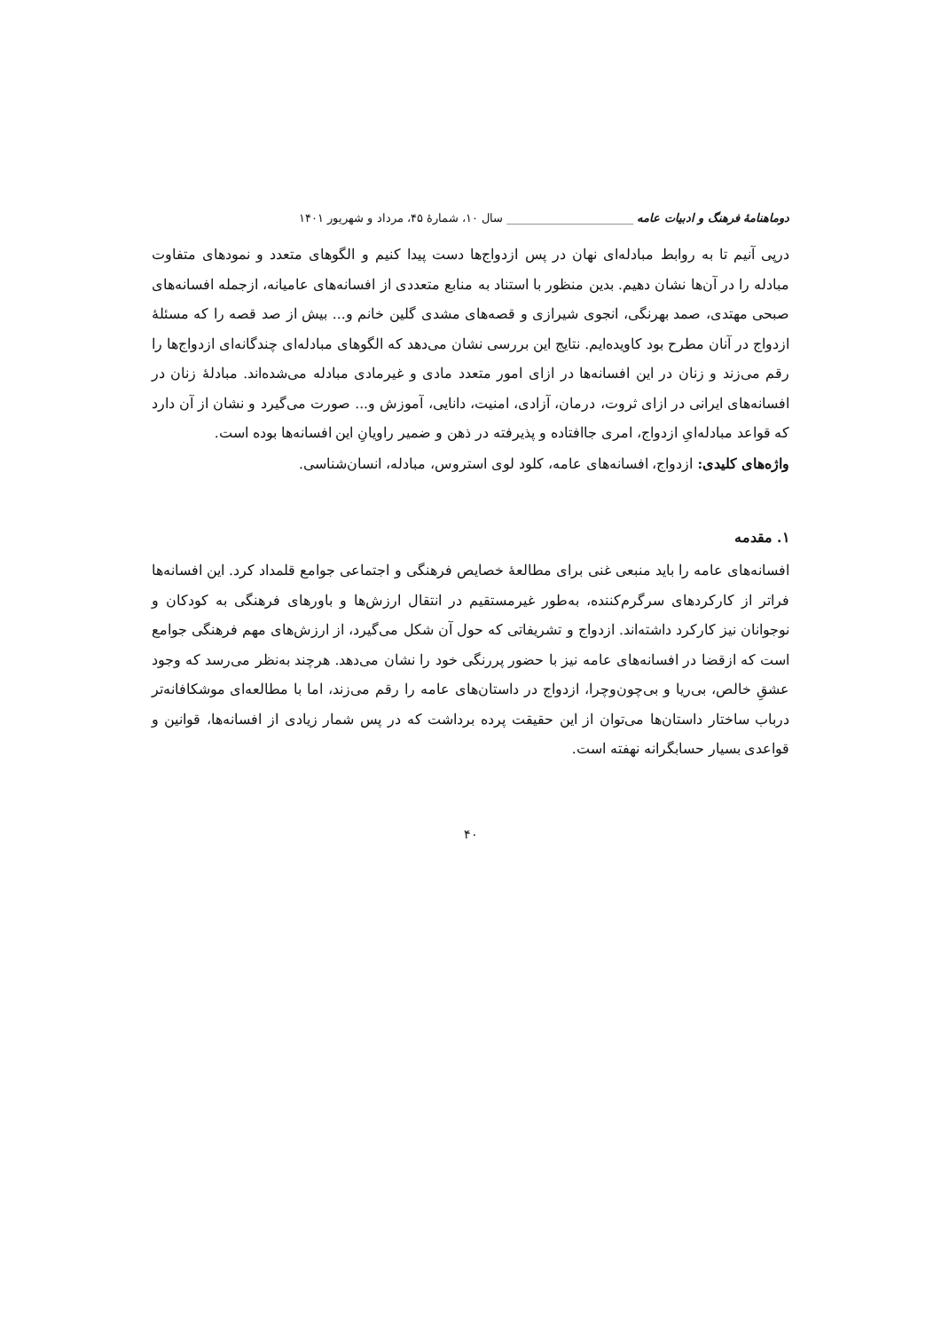دوماهنامهٔ فرهنگ و ادبیات عامه ______________________ سال ۱۰، شمارهٔ ۴۵، مرداد و شهریور ۱۴۰۱
درپی آنیم تا به روابط مبادله‌ای نهان در پس ازدواج‌ها دست پیدا کنیم و الگوهای متعدد و نمودهای متفاوت مبادله را در آن‌ها نشان دهیم. بدین منظور با استناد به منابع متعددی از افسانه‌های عامیانه، ازجمله افسانه‌های صبحی مهتدی، صمد بهرنگی، انجوی شیرازی و قصه‌های مشدی گلین خانم و... بیش از صد قصه را که مسئلهٔ ازدواج در آنان مطرح بود کاویده‌ایم. نتایج این بررسی نشان می‌دهد که الگوهای مبادله‌ای چندگانه‌ای ازدواج‌ها را رقم می‌زند و زنان در این افسانه‌ها در ازای امور متعدد مادی و غیرمادی مبادله می‌شده‌اند. مبادلهٔ زنان در افسانه‌های ایرانی در ازای ثروت، درمان، آزادی، امنیت، دانایی، آموزش و... صورت می‌گیرد و نشان از آن دارد که قواعد مبادله‌ایِ ازدواج، امری جاافتاده و پذیرفته در ذهن و ضمیر راویانِ این افسانه‌ها بوده است.
واژه‌های کلیدی: ازدواج، افسانه‌های عامه، کلود لوی استروس، مبادله، انسان‌شناسی.
۱. مقدمه
افسانه‌های عامه را باید منبعی غنی برای مطالعهٔ خصایص فرهنگی و اجتماعی جوامع قلمداد کرد. این افسانه‌ها فراتر از کارکردهای سرگرم‌کننده، به‌طور غیرمستقیم در انتقال ارزش‌ها و باورهای فرهنگی به کودکان و نوجوانان نیز کارکرد داشته‌اند. ازدواج و تشریفاتی که حول آن شکل می‌گیرد، از ارزش‌های مهم فرهنگی جوامع است که ازقضا در افسانه‌های عامه نیز با حضور پررنگی خود را نشان می‌دهد. هرچند به‌نظر می‌رسد که وجود عشقِ خالص، بی‌ریا و بی‌چون‌وچرا، ازدواج در داستان‌های عامه را رقم می‌زند، اما با مطالعه‌ای موشکافانه‌تر درباب ساختار داستان‌ها می‌توان از این حقیقت پرده برداشت که در پس شمار زیادی از افسانه‌ها، قوانین و قواعدی بسیار حسابگرانه نهفته است.
۴۰